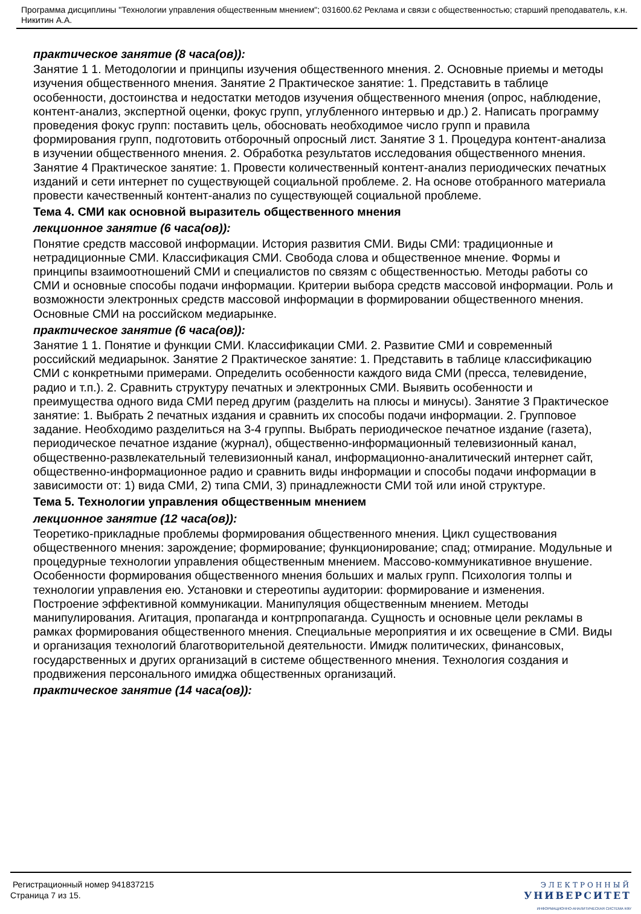Программа дисциплины "Технологии управления общественным мнением"; 031600.62 Реклама и связи с общественностью; старший преподаватель, к.н. Никитин А.А.
практическое занятие (8 часа(ов)):
Занятие 1 1. Методологии и принципы изучения общественного мнения. 2. Основные приемы и методы изучения общественного мнения. Занятие 2 Практическое занятие: 1. Представить в таблице особенности, достоинства и недостатки методов изучения общественного мнения (опрос, наблюдение, контент-анализ, экспертной оценки, фокус групп, углубленного интервью и др.) 2. Написать программу проведения фокус групп: поставить цель, обосновать необходимое число групп и правила формирования групп, подготовить отборочный опросный лист. Занятие 3 1. Процедура контент-анализа в изучении общественного мнения. 2. Обработка результатов исследования общественного мнения. Занятие 4 Практическое занятие: 1. Провести количественный контент-анализ периодических печатных изданий и сети интернет по существующей социальной проблеме. 2. На основе отобранного материала провести качественный контент-анализ по существующей социальной проблеме.
Тема 4. СМИ как основной выразитель общественного мнения
лекционное занятие (6 часа(ов)):
Понятие средств массовой информации. История развития СМИ. Виды СМИ: традиционные и нетрадиционные СМИ. Классификация СМИ. Свобода слова и общественное мнение. Формы и принципы взаимоотношений СМИ и специалистов по связям с общественностью. Методы работы со СМИ и основные способы подачи информации. Критерии выбора средств массовой информации. Роль и возможности электронных средств массовой информации в формировании общественного мнения. Основные СМИ на российском медиарынке.
практическое занятие (6 часа(ов)):
Занятие 1 1. Понятие и функции СМИ. Классификации СМИ. 2. Развитие СМИ и современный российский медиарынок. Занятие 2 Практическое занятие: 1. Представить в таблице классификацию СМИ с конкретными примерами. Определить особенности каждого вида СМИ (пресса, телевидение, радио и т.п.). 2. Сравнить структуру печатных и электронных СМИ. Выявить особенности и преимущества одного вида СМИ перед другим (разделить на плюсы и минусы). Занятие 3 Практическое занятие: 1. Выбрать 2 печатных издания и сравнить их способы подачи информации. 2. Групповое задание. Необходимо разделиться на 3-4 группы. Выбрать периодическое печатное издание (газета), периодическое печатное издание (журнал), общественно-информационный телевизионный канал, общественно-развлекательный телевизионный канал, информационно-аналитический интернет сайт, общественно-информационное радио и сравнить виды информации и способы подачи информации в зависимости от: 1) вида СМИ, 2) типа СМИ, 3) принадлежности СМИ той или иной структуре.
Тема 5. Технологии управления общественным мнением
лекционное занятие (12 часа(ов)):
Теоретико-прикладные проблемы формирования общественного мнения. Цикл существования общественного мнения: зарождение; формирование; функционирование; спад; отмирание. Модульные и процедурные технологии управления общественным мнением. Массово-коммуникативное внушение. Особенности формирования общественного мнения больших и малых групп. Психология толпы и технологии управления ею. Установки и стереотипы аудитории: формирование и изменения. Построение эффективной коммуникации. Манипуляция общественным мнением. Методы манипулирования. Агитация, пропаганда и контрпропаганда. Сущность и основные цели рекламы в рамках формирования общественного мнения. Специальные мероприятия и их освещение в СМИ. Виды и организация технологий благотворительной деятельности. Имидж политических, финансовых, государственных и других организаций в системе общественного мнения. Технология создания и продвижения персонального имиджа общественных организаций.
практическое занятие (14 часа(ов)):
Регистрационный номер 941837215
Страница 7 из 15.
ЭЛЕКТРОННЫЙ
УНИВЕРСИТЕТ
ИНФОРМАЦИОННО-АНАЛИТИЧЕСКАЯ СИСТЕМА КФУ